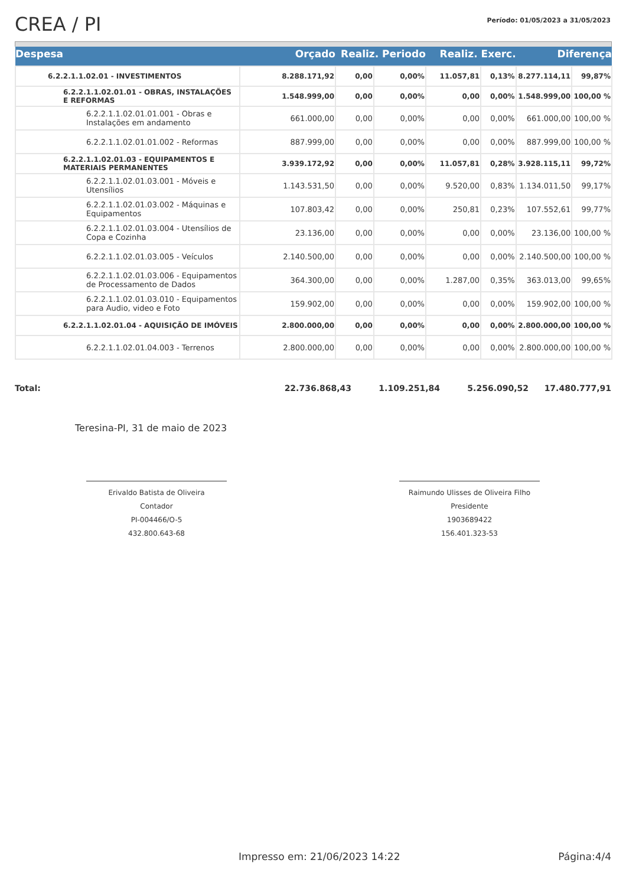CREA / PI
Período: 01/05/2023 a 31/05/2023
| Despesa | Orçado | Realiz. Periodo | | Realiz. Exerc. | | Diferença | |
| --- | --- | --- | --- | --- | --- | --- | --- |
| 6.2.2.1.1.02.01 - INVESTIMENTOS | 8.288.171,92 | 0,00 | 0,00% | 11.057,81 | 0,13% | 8.277.114,11 | 99,87% |
| 6.2.2.1.1.02.01.01 - OBRAS, INSTALAÇÕES E REFORMAS | 1.548.999,00 | 0,00 | 0,00% | 0,00 | 0,00% | 1.548.999,00 | 100,00 % |
| 6.2.2.1.1.02.01.01.001 - Obras e Instalações em andamento | 661.000,00 | 0,00 | 0,00% | 0,00 | 0,00% | 661.000,00 | 100,00 % |
| 6.2.2.1.1.02.01.01.002 - Reformas | 887.999,00 | 0,00 | 0,00% | 0,00 | 0,00% | 887.999,00 | 100,00 % |
| 6.2.2.1.1.02.01.03 - EQUIPAMENTOS E MATERIAIS PERMANENTES | 3.939.172,92 | 0,00 | 0,00% | 11.057,81 | 0,28% | 3.928.115,11 | 99,72% |
| 6.2.2.1.1.02.01.03.001 - Móveis e Utensílios | 1.143.531,50 | 0,00 | 0,00% | 9.520,00 | 0,83% | 1.134.011,50 | 99,17% |
| 6.2.2.1.1.02.01.03.002 - Máquinas e Equipamentos | 107.803,42 | 0,00 | 0,00% | 250,81 | 0,23% | 107.552,61 | 99,77% |
| 6.2.2.1.1.02.01.03.004 - Utensílios de Copa e Cozinha | 23.136,00 | 0,00 | 0,00% | 0,00 | 0,00% | 23.136,00 | 100,00 % |
| 6.2.2.1.1.02.01.03.005 - Veículos | 2.140.500,00 | 0,00 | 0,00% | 0,00 | 0,00% | 2.140.500,00 | 100,00 % |
| 6.2.2.1.1.02.01.03.006 - Equipamentos de Processamento de Dados | 364.300,00 | 0,00 | 0,00% | 1.287,00 | 0,35% | 363.013,00 | 99,65% |
| 6.2.2.1.1.02.01.03.010 - Equipamentos para Audio, video e Foto | 159.902,00 | 0,00 | 0,00% | 0,00 | 0,00% | 159.902,00 | 100,00 % |
| 6.2.2.1.1.02.01.04 - AQUISIÇÃO DE IMÓVEIS | 2.800.000,00 | 0,00 | 0,00% | 0,00 | 0,00% | 2.800.000,00 | 100,00 % |
| 6.2.2.1.1.02.01.04.003 - Terrenos | 2.800.000,00 | 0,00 | 0,00% | 0,00 | 0,00% | 2.800.000,00 | 100,00 % |
Total: 22.736.868,43 1.109.251,84 5.256.090,52 17.480.777,91
Teresina-PI, 31 de maio de 2023
Erivaldo Batista de Oliveira
Contador
PI-004466/O-5
432.800.643-68
Raimundo Ulisses de Oliveira Filho
Presidente
1903689422
156.401.323-53
Impresso em: 21/06/2023 14:22 Página:4/4